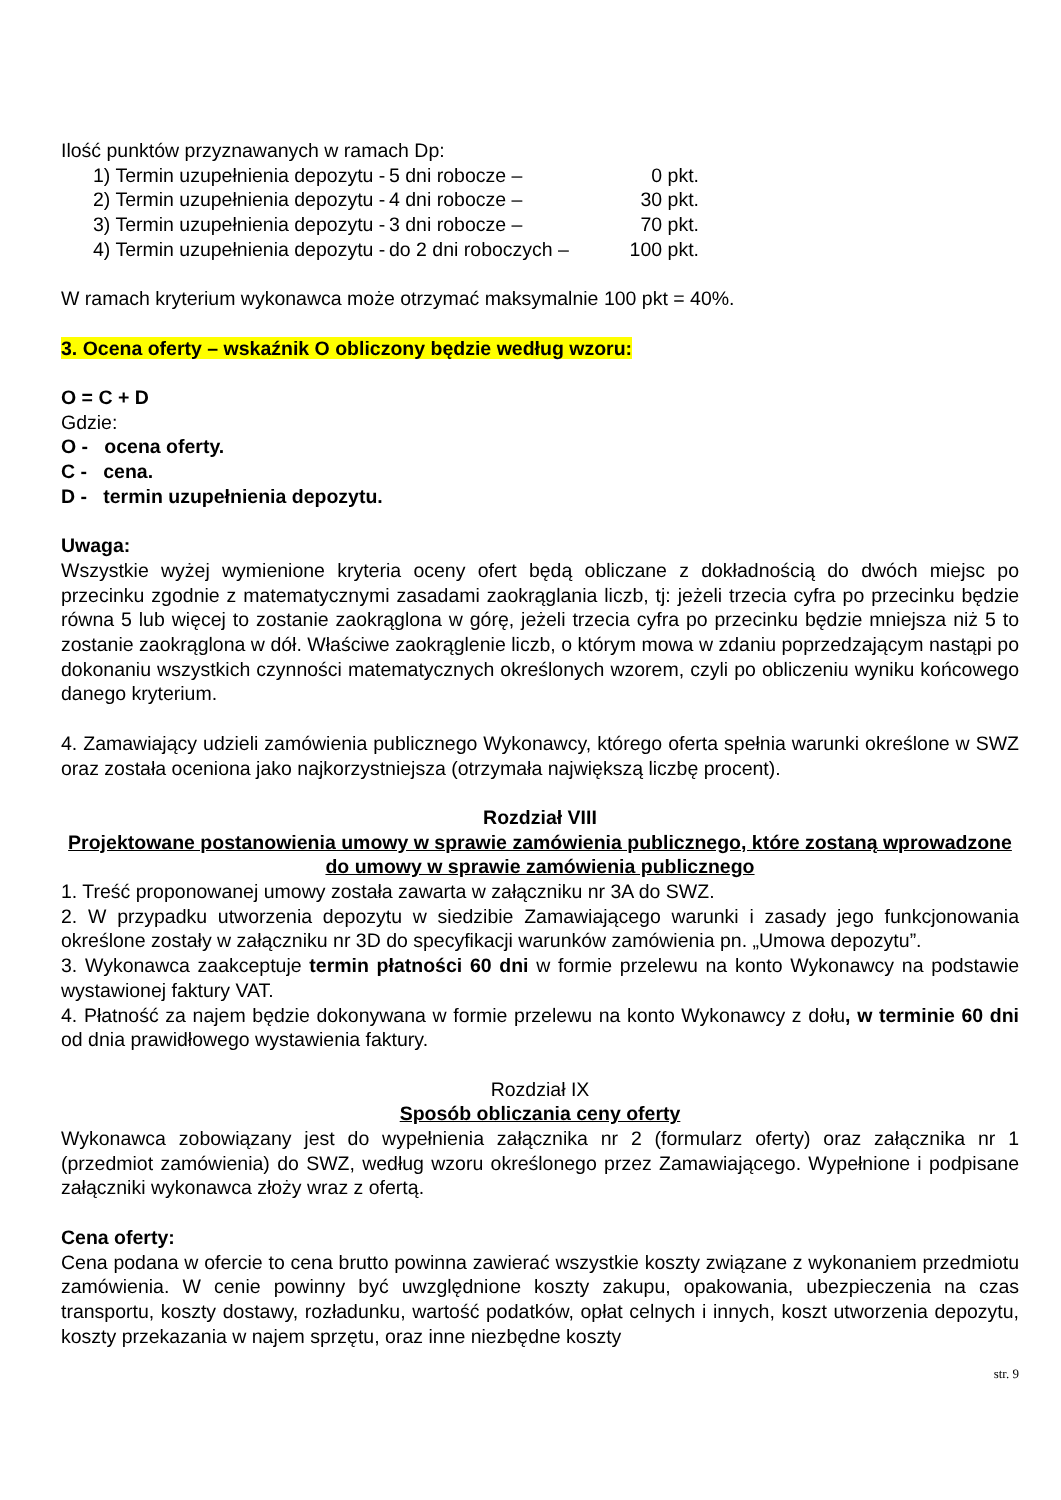Ilość punktów przyznawanych w ramach Dp:
1) Termin uzupełnienia depozytu - 5 dni robocze – 0 pkt.
2) Termin uzupełnienia depozytu - 4 dni robocze – 30 pkt.
3) Termin uzupełnienia depozytu - 3 dni robocze – 70 pkt.
4) Termin uzupełnienia depozytu - do 2 dni roboczych – 100 pkt.
W ramach kryterium wykonawca może otrzymać maksymalnie 100 pkt = 40%.
3. Ocena oferty – wskaźnik O obliczony będzie według wzoru:
O = C + D
Gdzie:
O - ocena oferty.
C - cena.
D - termin uzupełnienia depozytu.
Uwaga:
Wszystkie wyżej wymienione kryteria oceny ofert będą obliczane z dokładnością do dwóch miejsc po przecinku zgodnie z matematycznymi zasadami zaokrąglania liczb, tj: jeżeli trzecia cyfra po przecinku będzie równa 5 lub więcej to zostanie zaokrąglona w górę, jeżeli trzecia cyfra po przecinku będzie mniejsza niż 5 to zostanie zaokrąglona w dół. Właściwe zaokrąglenie liczb, o którym mowa w zdaniu poprzedzającym nastąpi po dokonaniu wszystkich czynności matematycznych określonych wzorem, czyli po obliczeniu wyniku końcowego danego kryterium.
4. Zamawiający udzieli zamówienia publicznego Wykonawcy, którego oferta spełnia warunki określone w SWZ oraz została oceniona jako najkorzystniejsza (otrzymała największą liczbę procent).
Rozdział VIII
Projektowane postanowienia umowy w sprawie zamówienia publicznego, które zostaną wprowadzone do umowy w sprawie zamówienia publicznego
1. Treść proponowanej umowy została zawarta w załączniku nr 3A do SWZ.
2. W przypadku utworzenia depozytu w siedzibie Zamawiającego warunki i zasady jego funkcjonowania określone zostały w załączniku nr 3D do specyfikacji warunków zamówienia pn. „Umowa depozytu”.
3. Wykonawca zaakceptuje termin płatności 60 dni w formie przelewu na konto Wykonawcy na podstawie wystawionej faktury VAT.
4. Płatność za najem będzie dokonywana w formie przelewu na konto Wykonawcy z dołu, w terminie 60 dni od dnia prawidłowego wystawienia faktury.
Rozdział IX
Sposób obliczania ceny oferty
Wykonawca zobowiązany jest do wypełnienia załącznika nr 2 (formularz oferty) oraz załącznika nr 1 (przedmiot zamówienia) do SWZ, według wzoru określonego przez Zamawiającego. Wypełnione i podpisane załączniki wykonawca złoży wraz z ofertą.
Cena oferty:
Cena podana w ofercie to cena brutto powinna zawierać wszystkie koszty związane z wykonaniem przedmiotu zamówienia. W cenie powinny być uwzględnione koszty zakupu, opakowania, ubezpieczenia na czas transportu, koszty dostawy, rozładunku, wartość podatków, opłat celnych i innych, koszt utworzenia depozytu, koszty przekazania w najem sprzętu, oraz inne niezbędne koszty
str. 9